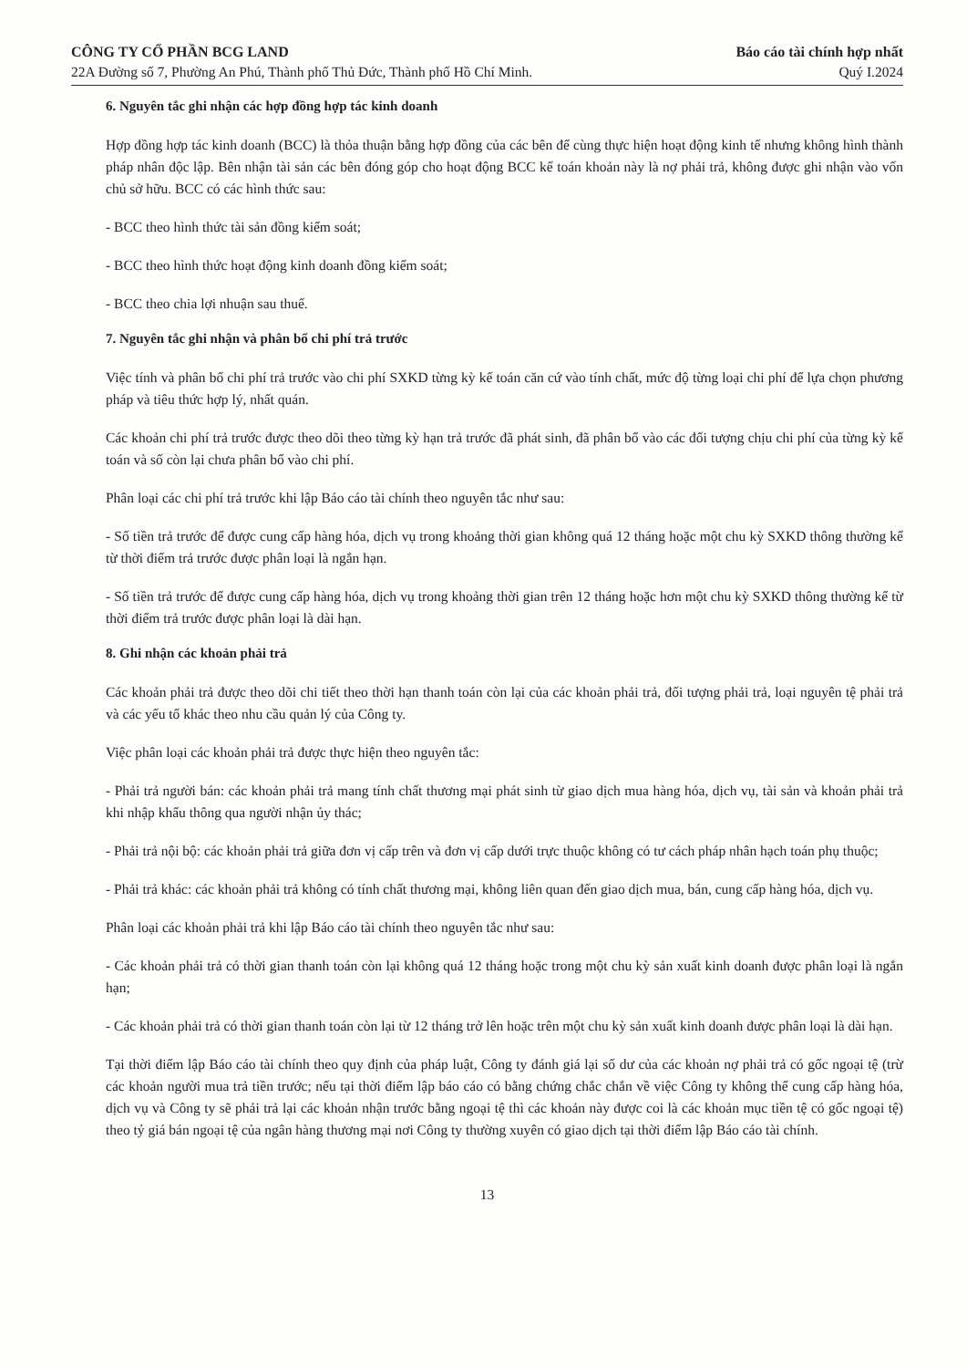CÔNG TY CỔ PHẦN BCG LAND
22A Đường số 7, Phường An Phú, Thành phố Thủ Đức, Thành phố Hồ Chí Minh.
Báo cáo tài chính hợp nhất
Quý I.2024
6. Nguyên tắc ghi nhận các hợp đồng hợp tác kinh doanh
Hợp đồng hợp tác kinh doanh (BCC) là thỏa thuận bằng hợp đồng của các bên để cùng thực hiện hoạt động kinh tế nhưng không hình thành pháp nhân độc lập. Bên nhận tài sản các bên đóng góp cho hoạt động BCC kế toán khoản này là nợ phải trả, không được ghi nhận vào vốn chủ sở hữu. BCC có các hình thức sau:
- BCC theo hình thức tài sản đồng kiểm soát;
- BCC theo hình thức hoạt động kinh doanh đồng kiểm soát;
- BCC theo chia lợi nhuận sau thuế.
7. Nguyên tắc ghi nhận và phân bổ chi phí trả trước
Việc tính và phân bổ chi phí trả trước vào chi phí SXKD từng kỳ kế toán căn cứ vào tính chất, mức độ từng loại chi phí để lựa chọn phương pháp và tiêu thức hợp lý, nhất quán.
Các khoản chi phí trả trước được theo dõi theo từng kỳ hạn trả trước đã phát sinh, đã phân bổ vào các đối tượng chịu chi phí của từng kỳ kế toán và số còn lại chưa phân bổ vào chi phí.
Phân loại các chi phí trả trước khi lập Báo cáo tài chính theo nguyên tắc như sau:
- Số tiền trả trước để được cung cấp hàng hóa, dịch vụ trong khoảng thời gian không quá 12 tháng hoặc một chu kỳ SXKD thông thường kể từ thời điểm trả trước được phân loại là ngắn hạn.
- Số tiền trả trước để được cung cấp hàng hóa, dịch vụ trong khoảng thời gian trên 12 tháng hoặc hơn một chu kỳ SXKD thông thường kể từ thời điểm trả trước được phân loại là dài hạn.
8. Ghi nhận các khoản phải trả
Các khoản phải trả được theo dõi chi tiết theo thời hạn thanh toán còn lại của các khoản phải trả, đối tượng phải trả, loại nguyên tệ phải trả và các yếu tố khác theo nhu cầu quản lý của Công ty.
Việc phân loại các khoản phải trả được thực hiện theo nguyên tắc:
- Phải trả người bán: các khoản phải trả mang tính chất thương mại phát sinh từ giao dịch mua hàng hóa, dịch vụ, tài sản và khoản phải trả khi nhập khẩu thông qua người nhận ủy thác;
- Phải trả nội bộ: các khoản phải trả giữa đơn vị cấp trên và đơn vị cấp dưới trực thuộc không có tư cách pháp nhân hạch toán phụ thuộc;
- Phải trả khác: các khoản phải trả không có tính chất thương mại, không liên quan đến giao dịch mua, bán, cung cấp hàng hóa, dịch vụ.
Phân loại các khoản phải trả khi lập Báo cáo tài chính theo nguyên tắc như sau:
- Các khoản phải trả có thời gian thanh toán còn lại không quá 12 tháng hoặc trong một chu kỳ sản xuất kinh doanh được phân loại là ngắn hạn;
- Các khoản phải trả có thời gian thanh toán còn lại từ 12 tháng trở lên hoặc trên một chu kỳ sản xuất kinh doanh được phân loại là dài hạn.
Tại thời điểm lập Báo cáo tài chính theo quy định của pháp luật, Công ty đánh giá lại số dư của các khoản nợ phải trả có gốc ngoại tệ (trừ các khoản người mua trả tiền trước; nếu tại thời điểm lập báo cáo có bằng chứng chắc chắn về việc Công ty không thể cung cấp hàng hóa, dịch vụ và Công ty sẽ phải trả lại các khoản nhận trước bằng ngoại tệ thì các khoản này được coi là các khoản mục tiền tệ có gốc ngoại tệ) theo tỷ giá bán ngoại tệ của ngân hàng thương mại nơi Công ty thường xuyên có giao dịch tại thời điểm lập Báo cáo tài chính.
13